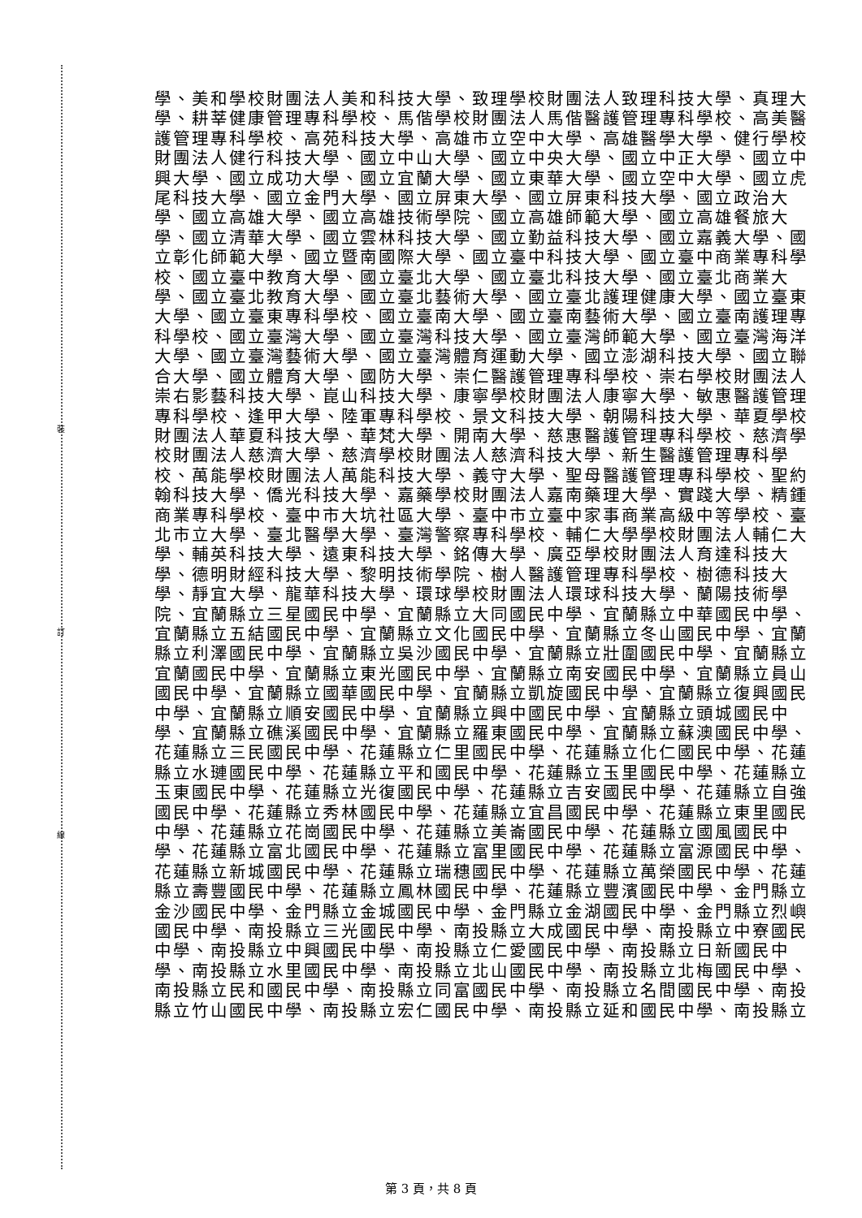裝
訂
線
學、美和學校財團法人美和科技大學、致理學校財團法人致理科技大學、真理大
學、耕莘健康管理專科學校、馬偕學校財團法人馬偕醫護管理專科學校、高美醫
護管理專科學校、高苑科技大學、高雄市立空中大學、高雄醫學大學、健行學校
財團法人健行科技大學、國立中山大學、國立中央大學、國立中正大學、國立中
興大學、國立成功大學、國立宜蘭大學、國立東華大學、國立空中大學、國立虎
尾科技大學、國立金門大學、國立屏東大學、國立屏東科技大學、國立政治大
學、國立高雄大學、國立高雄技術學院、國立高雄師範大學、國立高雄餐旅大
學、國立清華大學、國立雲林科技大學、國立勤益科技大學、國立嘉義大學、國
立彰化師範大學、國立暨南國際大學、國立臺中科技大學、國立臺中商業專科學
校、國立臺中教育大學、國立臺北大學、國立臺北科技大學、國立臺北商業大
學、國立臺北教育大學、國立臺北藝術大學、國立臺北護理健康大學、國立臺東
大學、國立臺東專科學校、國立臺南大學、國立臺南藝術大學、國立臺南護理專
科學校、國立臺灣大學、國立臺灣科技大學、國立臺灣師範大學、國立臺灣海洋
大學、國立臺灣藝術大學、國立臺灣體育運動大學、國立澎湖科技大學、國立聯
合大學、國立體育大學、國防大學、崇仁醫護管理專科學校、崇右學校財團法人
崇右影藝科技大學、崑山科技大學、康寧學校財團法人康寧大學、敏惠醫護管理
專科學校、逢甲大學、陸軍專科學校、景文科技大學、朝陽科技大學、華夏學校
財團法人華夏科技大學、華梵大學、開南大學、慈惠醫護管理專科學校、慈濟學
校財團法人慈濟大學、慈濟學校財團法人慈濟科技大學、新生醫護管理專科學
校、萬能學校財團法人萬能科技大學、義守大學、聖母醫護管理專科學校、聖約
翰科技大學、僑光科技大學、嘉藥學校財團法人嘉南藥理大學、實踐大學、精鍾
商業專科學校、臺中市大坑社區大學、臺中市立臺中家事商業高級中等學校、臺
北市立大學、臺北醫學大學、臺灣警察專科學校、輔仁大學學校財團法人輔仁大
學、輔英科技大學、遠東科技大學、銘傳大學、廣亞學校財團法人育達科技大
學、德明財經科技大學、黎明技術學院、樹人醫護管理專科學校、樹德科技大
學、靜宜大學、龍華科技大學、環球學校財團法人環球科技大學、蘭陽技術學
院、宜蘭縣立三星國民中學、宜蘭縣立大同國民中學、宜蘭縣立中華國民中學、
宜蘭縣立五結國民中學、宜蘭縣立文化國民中學、宜蘭縣立冬山國民中學、宜蘭
縣立利澤國民中學、宜蘭縣立吳沙國民中學、宜蘭縣立壯圍國民中學、宜蘭縣立
宜蘭國民中學、宜蘭縣立東光國民中學、宜蘭縣立南安國民中學、宜蘭縣立員山
國民中學、宜蘭縣立國華國民中學、宜蘭縣立凱旋國民中學、宜蘭縣立復興國民
中學、宜蘭縣立順安國民中學、宜蘭縣立興中國民中學、宜蘭縣立頭城國民中
學、宜蘭縣立礁溪國民中學、宜蘭縣立羅東國民中學、宜蘭縣立蘇澳國民中學、
花蓮縣立三民國民中學、花蓮縣立仁里國民中學、花蓮縣立化仁國民中學、花蓮
縣立水璉國民中學、花蓮縣立平和國民中學、花蓮縣立玉里國民中學、花蓮縣立
玉東國民中學、花蓮縣立光復國民中學、花蓮縣立吉安國民中學、花蓮縣立自強
國民中學、花蓮縣立秀林國民中學、花蓮縣立宜昌國民中學、花蓮縣立東里國民
中學、花蓮縣立花崗國民中學、花蓮縣立美崙國民中學、花蓮縣立國風國民中
學、花蓮縣立富北國民中學、花蓮縣立富里國民中學、花蓮縣立富源國民中學、
花蓮縣立新城國民中學、花蓮縣立瑞穗國民中學、花蓮縣立萬榮國民中學、花蓮
縣立壽豐國民中學、花蓮縣立鳳林國民中學、花蓮縣立豐濱國民中學、金門縣立
金沙國民中學、金門縣立金城國民中學、金門縣立金湖國民中學、金門縣立烈嶼
國民中學、南投縣立三光國民中學、南投縣立大成國民中學、南投縣立中寮國民
中學、南投縣立中興國民中學、南投縣立仁愛國民中學、南投縣立日新國民中
學、南投縣立水里國民中學、南投縣立北山國民中學、南投縣立北梅國民中學、
南投縣立民和國民中學、南投縣立同富國民中學、南投縣立名間國民中學、南投
縣立竹山國民中學、南投縣立宏仁國民中學、南投縣立延和國民中學、南投縣立
第 3 頁，共 8 頁